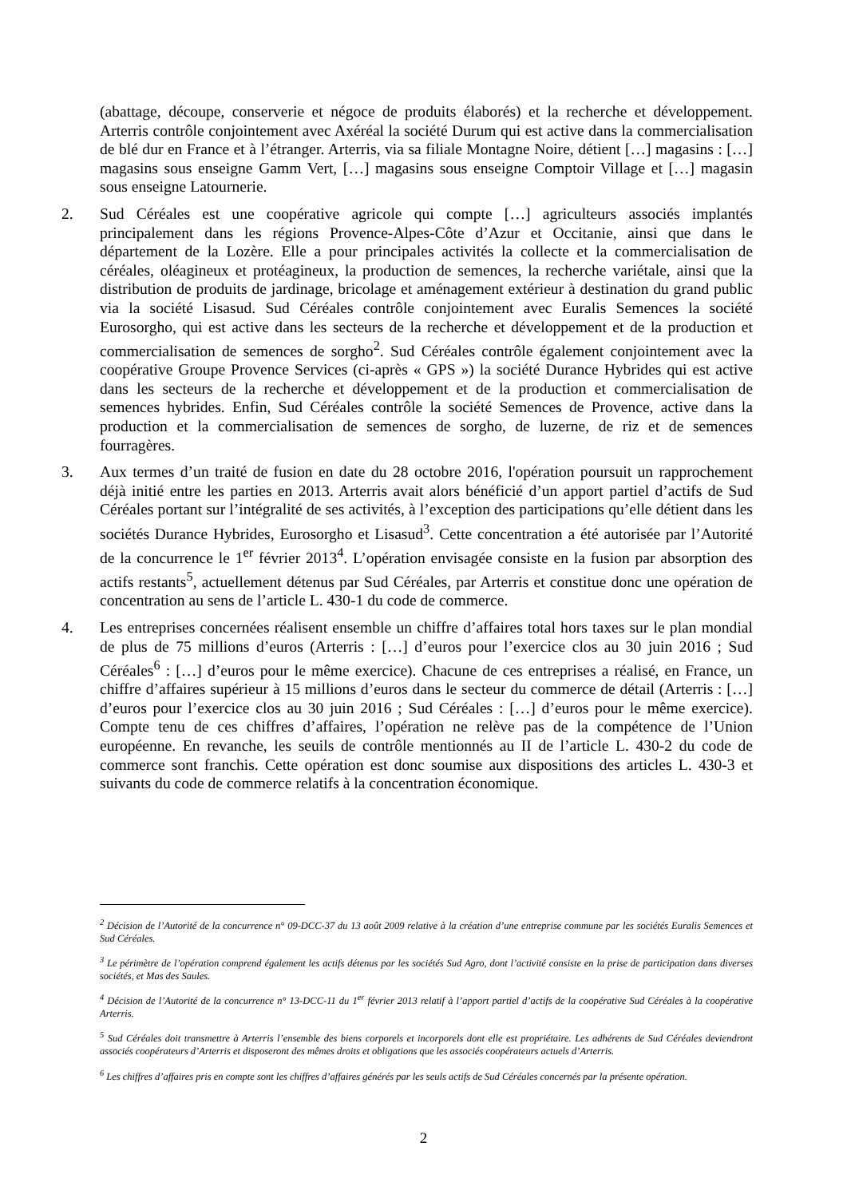(abattage, découpe, conserverie et négoce de produits élaborés) et la recherche et développement. Arterris contrôle conjointement avec Axéréal la société Durum qui est active dans la commercialisation de blé dur en France et à l’étranger. Arterris, via sa filiale Montagne Noire, détient […] magasins : […] magasins sous enseigne Gamm Vert, […] magasins sous enseigne Comptoir Village et […] magasin sous enseigne Latournerie.
2. Sud Céréales est une coopérative agricole qui compte […] agriculteurs associés implantés principalement dans les régions Provence-Alpes-Côte d’Azur et Occitanie, ainsi que dans le département de la Lozère. Elle a pour principales activités la collecte et la commercialisation de céréales, oléagineux et protéagineux, la production de semences, la recherche variétale, ainsi que la distribution de produits de jardinage, bricolage et aménagement extérieur à destination du grand public via la société Lisasud. Sud Céréales contrôle conjointement avec Euralis Semences la société Eurosorgho, qui est active dans les secteurs de la recherche et développement et de la production et commercialisation de semences de sorgho<sup>2</sup>. Sud Céréales contrôle également conjointement avec la coopérative Groupe Provence Services (ci-après « GPS ») la société Durance Hybrides qui est active dans les secteurs de la recherche et développement et de la production et commercialisation de semences hybrides. Enfin, Sud Céréales contrôle la société Semences de Provence, active dans la production et la commercialisation de semences de sorgho, de luzerne, de riz et de semences fourragères.
3. Aux termes d’un traité de fusion en date du 28 octobre 2016, l'opération poursuit un rapprochement déjà initié entre les parties en 2013. Arterris avait alors bénéficié d’un apport partiel d’actifs de Sud Céréales portant sur l’intégralité de ses activités, à l’exception des participations qu’elle détient dans les sociétés Durance Hybrides, Eurosorgho et Lisasud<sup>3</sup>. Cette concentration a été autorisée par l’Autorité de la concurrence le 1<sup>er</sup> février 2013<sup>4</sup>. L’opération envisagée consiste en la fusion par absorption des actifs restants<sup>5</sup>, actuellement détenus par Sud Céréales, par Arterris et constitue donc une opération de concentration au sens de l’article L. 430-1 du code de commerce.
4. Les entreprises concernées réalisent ensemble un chiffre d’affaires total hors taxes sur le plan mondial de plus de 75 millions d’euros (Arterris : […] d’euros pour l’exercice clos au 30 juin 2016 ; Sud Céréales<sup>6</sup> : […] d’euros pour le même exercice). Chacune de ces entreprises a réalisé, en France, un chiffre d’affaires supérieur à 15 millions d’euros dans le secteur du commerce de détail (Arterris : […] d’euros pour l’exercice clos au 30 juin 2016 ; Sud Céréales : […] d’euros pour le même exercice). Compte tenu de ces chiffres d’affaires, l’opération ne relève pas de la compétence de l’Union européenne. En revanche, les seuils de contrôle mentionnés au II de l’article L. 430-2 du code de commerce sont franchis. Cette opération est donc soumise aux dispositions des articles L. 430-3 et suivants du code de commerce relatifs à la concentration économique.
<sup>2</sup> Décision de l’Autorité de la concurrence n° 09-DCC-37 du 13 août 2009 relative à la création d’une entreprise commune par les sociétés Euralis Semences et Sud Céréales.
<sup>3</sup> Le périmètre de l’opération comprend également les actifs détenus par les sociétés Sud Agro, dont l’activité consiste en la prise de participation dans diverses sociétés, et Mas des Saules.
<sup>4</sup> Décision de l’Autorité de la concurrence n° 13-DCC-11 du 1<sup>er</sup> février 2013 relatif à l’apport partiel d’actifs de la coopérative Sud Céréales à la coopérative Arterris.
<sup>5</sup> Sud Céréales doit transmettre à Arterris l’ensemble des biens corporels et incorporels dont elle est propriétaire. Les adhérents de Sud Céréales deviendront associés coopérateurs d’Arterris et disposeront des mêmes droits et obligations que les associés coopérateurs actuels d’Arterris.
<sup>6</sup> Les chiffres d’affaires pris en compte sont les chiffres d’affaires générés par les seuls actifs de Sud Céréales concernés par la présente opération.
2